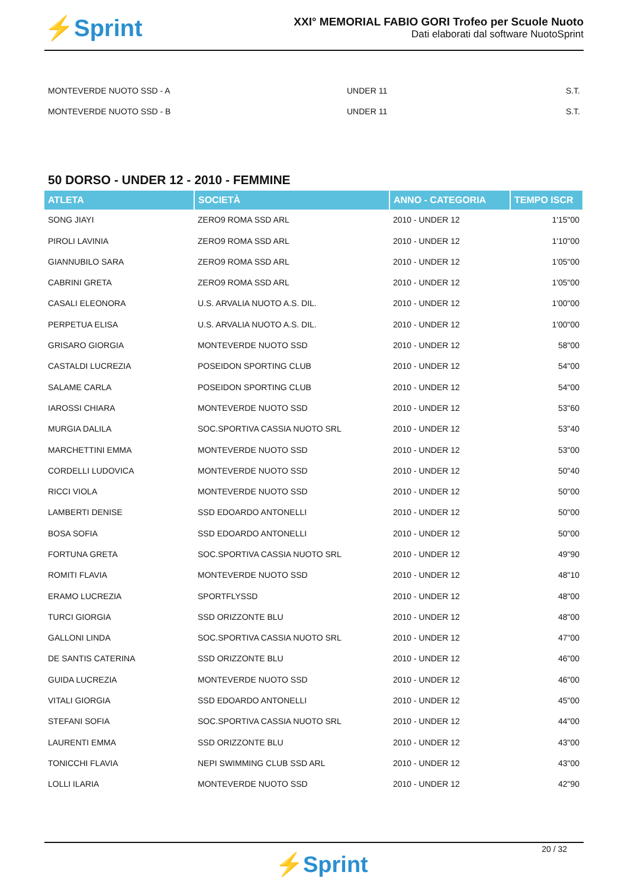⚡Sprint
XXI° MEMORIAL FABIO GORI Trofeo per Scuole Nuoto
Dati elaborati dal software NuotoSprint
| MONTEVERDE NUOTO SSD - A | UNDER 11 | S.T. |
| MONTEVERDE NUOTO SSD - B | UNDER 11 | S.T. |
50 DORSO - UNDER 12 - 2010 - FEMMINE
| ATLETA | SOCIETÀ | ANNO - CATEGORIA | TEMPO ISCR |
| --- | --- | --- | --- |
| SONG JIAYI | ZERO9 ROMA SSD ARL | 2010 - UNDER 12 | 1'15"00 |
| PIROLI LAVINIA | ZERO9 ROMA SSD ARL | 2010 - UNDER 12 | 1'10"00 |
| GIANNUBILO SARA | ZERO9 ROMA SSD ARL | 2010 - UNDER 12 | 1'05"00 |
| CABRINI GRETA | ZERO9 ROMA SSD ARL | 2010 - UNDER 12 | 1'05"00 |
| CASALI ELEONORA | U.S. ARVALIA NUOTO A.S. DIL. | 2010 - UNDER 12 | 1'00"00 |
| PERPETUA ELISA | U.S. ARVALIA NUOTO A.S. DIL. | 2010 - UNDER 12 | 1'00"00 |
| GRISARO GIORGIA | MONTEVERDE NUOTO SSD | 2010 - UNDER 12 | 58"00 |
| CASTALDI LUCREZIA | POSEIDON SPORTING CLUB | 2010 - UNDER 12 | 54"00 |
| SALAME CARLA | POSEIDON SPORTING CLUB | 2010 - UNDER 12 | 54"00 |
| IAROSSI CHIARA | MONTEVERDE NUOTO SSD | 2010 - UNDER 12 | 53"60 |
| MURGIA DALILA | SOC.SPORTIVA CASSIA NUOTO SRL | 2010 - UNDER 12 | 53"40 |
| MARCHETTINI EMMA | MONTEVERDE NUOTO SSD | 2010 - UNDER 12 | 53"00 |
| CORDELLI LUDOVICA | MONTEVERDE NUOTO SSD | 2010 - UNDER 12 | 50"40 |
| RICCI VIOLA | MONTEVERDE NUOTO SSD | 2010 - UNDER 12 | 50"00 |
| LAMBERTI DENISE | SSD EDOARDO ANTONELLI | 2010 - UNDER 12 | 50"00 |
| BOSA SOFIA | SSD EDOARDO ANTONELLI | 2010 - UNDER 12 | 50"00 |
| FORTUNA GRETA | SOC.SPORTIVA CASSIA NUOTO SRL | 2010 - UNDER 12 | 49"90 |
| ROMITI FLAVIA | MONTEVERDE NUOTO SSD | 2010 - UNDER 12 | 48"10 |
| ERAMO LUCREZIA | SPORTFLYSSD | 2010 - UNDER 12 | 48"00 |
| TURCI GIORGIA | SSD ORIZZONTE BLU | 2010 - UNDER 12 | 48"00 |
| GALLONI LINDA | SOC.SPORTIVA CASSIA NUOTO SRL | 2010 - UNDER 12 | 47"00 |
| DE SANTIS CATERINA | SSD ORIZZONTE BLU | 2010 - UNDER 12 | 46"00 |
| GUIDA LUCREZIA | MONTEVERDE NUOTO SSD | 2010 - UNDER 12 | 46"00 |
| VITALI GIORGIA | SSD EDOARDO ANTONELLI | 2010 - UNDER 12 | 45"00 |
| STEFANI SOFIA | SOC.SPORTIVA CASSIA NUOTO SRL | 2010 - UNDER 12 | 44"00 |
| LAURENTI EMMA | SSD ORIZZONTE BLU | 2010 - UNDER 12 | 43"00 |
| TONICCHI FLAVIA | NEPI SWIMMING CLUB SSD ARL | 2010 - UNDER 12 | 43"00 |
| LOLLI ILARIA | MONTEVERDE NUOTO SSD | 2010 - UNDER 12 | 42"90 |
20 / 32
⚡Sprint